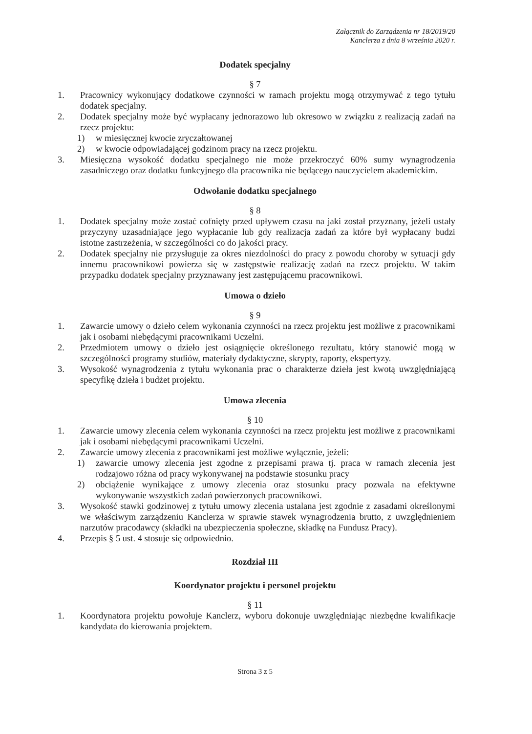Załącznik do Zarządzenia nr 18/2019/20
Kanclerza z dnia 8 września 2020 r.
Dodatek specjalny
§ 7
1. Pracownicy wykonujący dodatkowe czynności w ramach projektu mogą otrzymywać z tego tytułu dodatek specjalny.
2. Dodatek specjalny może być wypłacany jednorazowo lub okresowo w związku z realizacją zadań na rzecz projektu:
1) w miesięcznej kwocie zryczałtowanej
2) w kwocie odpowiadającej godzinom pracy na rzecz projektu.
3. Miesięczna wysokość dodatku specjalnego nie może przekroczyć 60% sumy wynagrodzenia zasadniczego oraz dodatku funkcyjnego dla pracownika nie będącego nauczycielem akademickim.
Odwołanie dodatku specjalnego
§ 8
1. Dodatek specjalny może zostać cofnięty przed upływem czasu na jaki został przyznany, jeżeli ustały przyczyny uzasadniające jego wypłacanie lub gdy realizacja zadań za które był wypłacany budzi istotne zastrzeżenia, w szczególności co do jakości pracy.
2. Dodatek specjalny nie przysługuje za okres niezdolności do pracy z powodu choroby w sytuacji gdy innemu pracownikowi powierza się w zastępstwie realizację zadań na rzecz projektu. W takim przypadku dodatek specjalny przyznawany jest zastępującemu pracownikowi.
Umowa o dzieło
§ 9
1. Zawarcie umowy o dzieło celem wykonania czynności na rzecz projektu jest możliwe z pracownikami jak i osobami niebędącymi pracownikami Uczelni.
2. Przedmiotem umowy o dzieło jest osiągnięcie określonego rezultatu, który stanowić mogą w szczególności programy studiów, materiały dydaktyczne, skrypty, raporty, ekspertyzy.
3. Wysokość wynagrodzenia z tytułu wykonania prac o charakterze dzieła jest kwotą uwzględniającą specyfikę dzieła i budżet projektu.
Umowa zlecenia
§ 10
1. Zawarcie umowy zlecenia celem wykonania czynności na rzecz projektu jest możliwe z pracownikami jak i osobami niebędącymi pracownikami Uczelni.
2. Zawarcie umowy zlecenia z pracownikami jest możliwe wyłącznie, jeżeli:
1) zawarcie umowy zlecenia jest zgodne z przepisami prawa tj. praca w ramach zlecenia jest rodzajowo różna od pracy wykonywanej na podstawie stosunku pracy
2) obciążenie wynikające z umowy zlecenia oraz stosunku pracy pozwala na efektywne wykonywanie wszystkich zadań powierzonych pracownikowi.
3. Wysokość stawki godzinowej z tytułu umowy zlecenia ustalana jest zgodnie z zasadami określonymi we właściwym zarządzeniu Kanclerza w sprawie stawek wynagrodzenia brutto, z uwzględnieniem narzutów pracodawcy (składki na ubezpieczenia społeczne, składkę na Fundusz Pracy).
4. Przepis § 5 ust. 4 stosuje się odpowiednio.
Rozdział III
Koordynator projektu i personel projektu
§ 11
1. Koordynatora projektu powołuje Kanclerz, wyboru dokonuje uwzględniając niezbędne kwalifikacje kandydata do kierowania projektem.
Strona 3 z 5